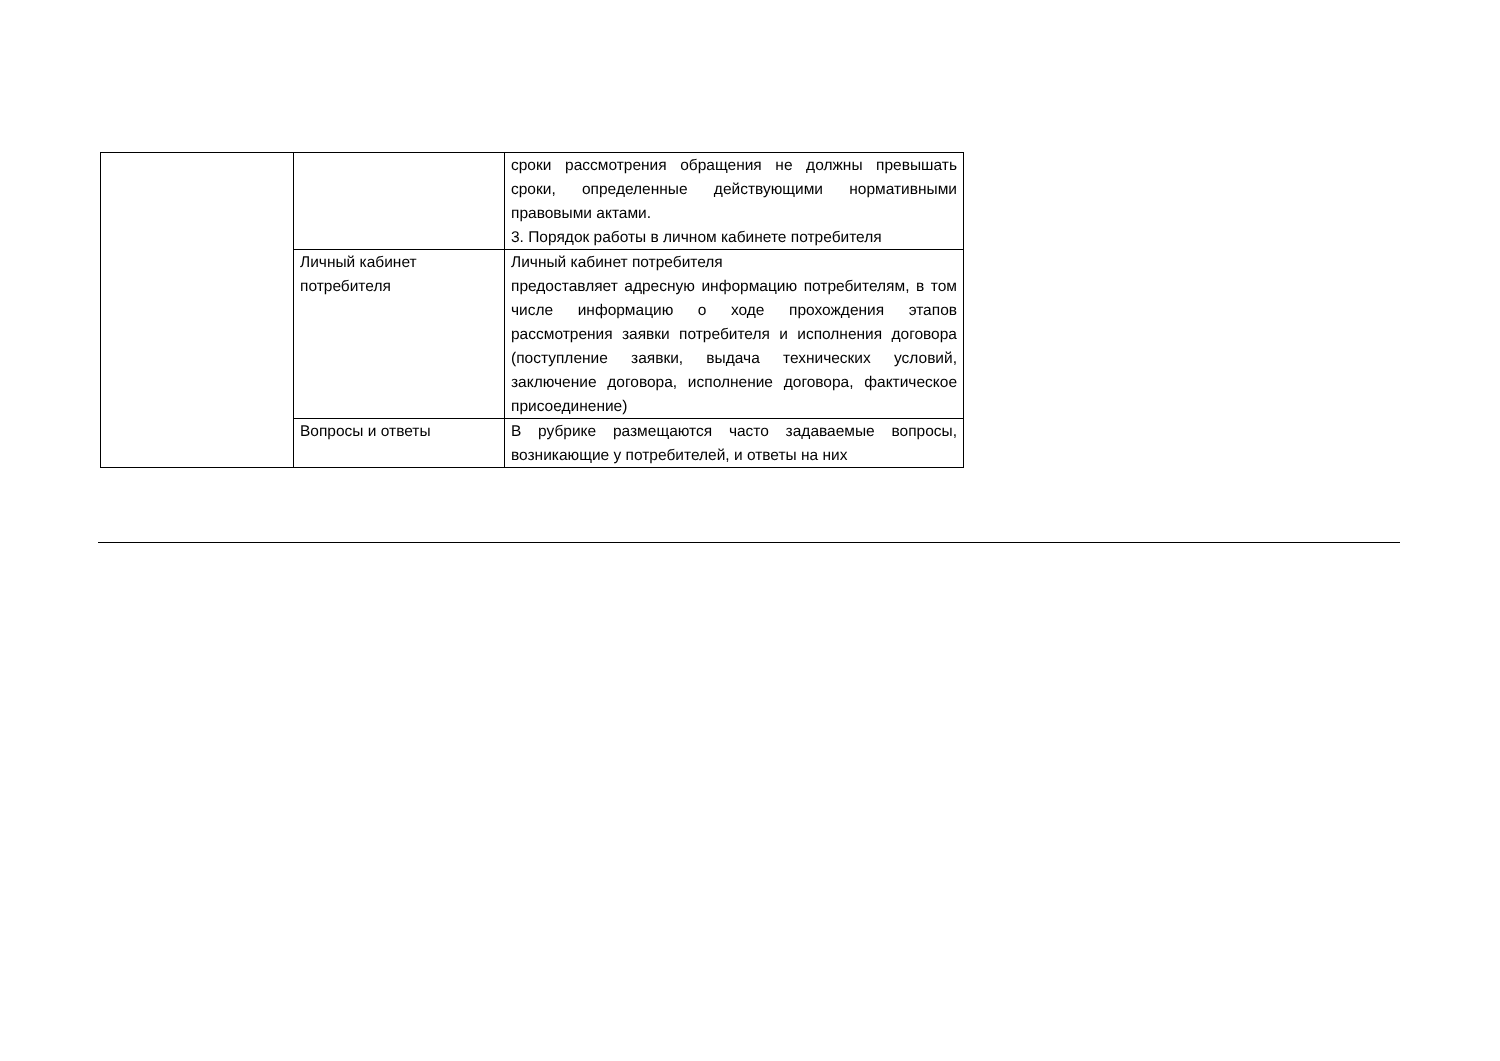| | | сроки рассмотрения обращения не должны превышать сроки, определенные действующими нормативными правовыми актами. 3. Порядок работы в личном кабинете потребителя |
| | Личный кабинет потребителя | Личный кабинет потребителя предоставляет адресную информацию потребителям, в том числе информацию о ходе прохождения этапов рассмотрения заявки потребителя и исполнения договора (поступление заявки, выдача технических условий, заключение договора, исполнение договора, фактическое присоединение) |
| | Вопросы и ответы | В рубрике размещаются часто задаваемые вопросы, возникающие у потребителей, и ответы на них |